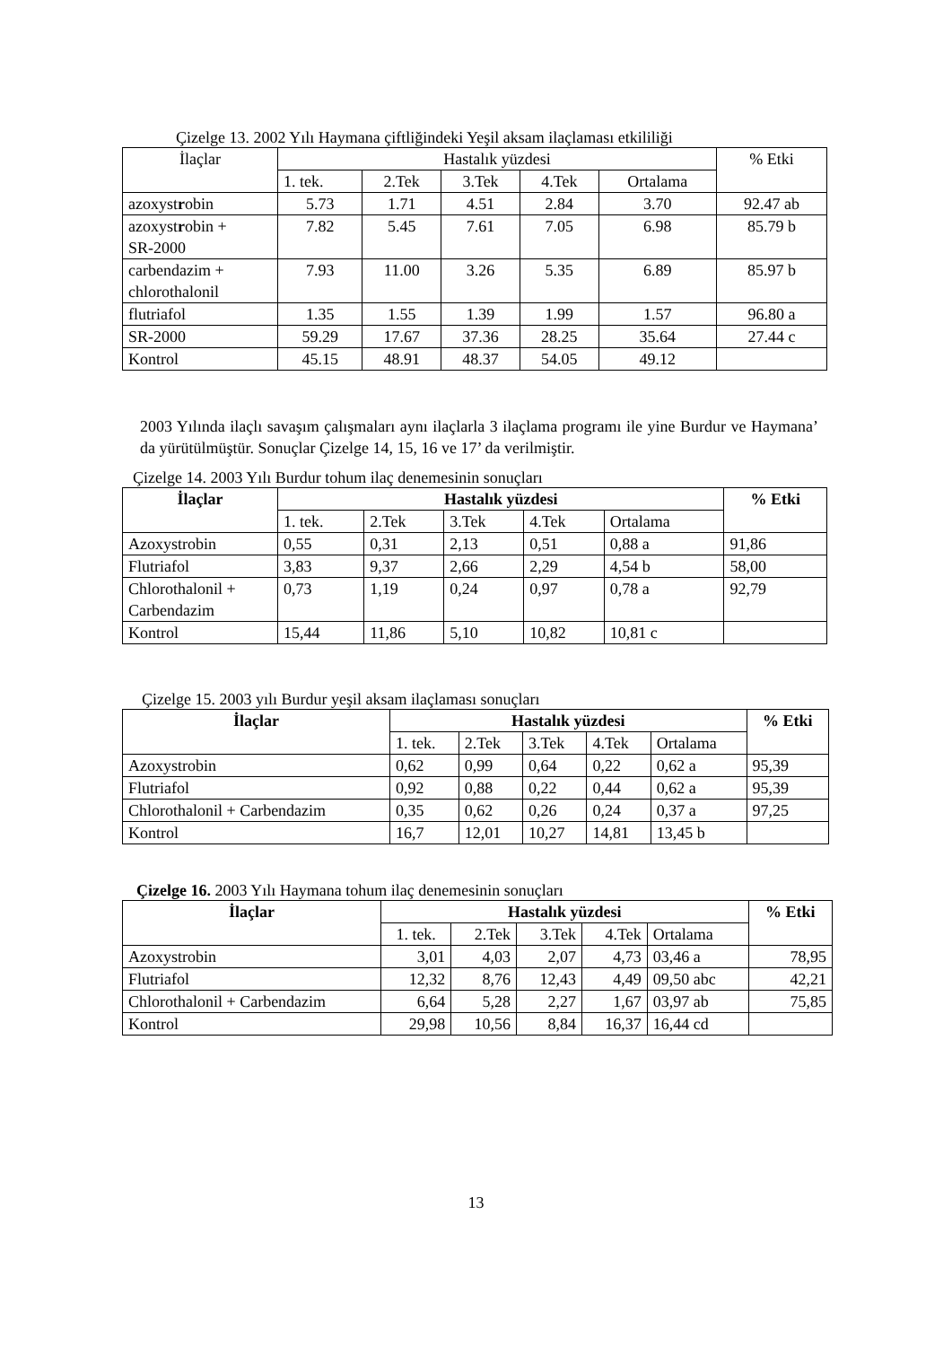Çizelge 13. 2002 Yılı Haymana çiftliğindeki Yeşil aksam ilaçlaması etkililiği
| İlaçlar | Hastalık yüzdesi | | | | | % Etki |
| --- | --- | --- | --- | --- | --- | --- |
| | 1. tek. | 2.Tek | 3.Tek | 4.Tek | Ortalama | |
| azoxyst r obin | 5.73 | 1.71 | 4.51 | 2.84 | 3.70 | 92.47 ab |
| azoxyst r obin + SR-2000 | 7.82 | 5.45 | 7.61 | 7.05 | 6.98 | 85.79 b |
| carbendazim + chlorothalonil | 7.93 | 11.00 | 3.26 | 5.35 | 6.89 | 85.97 b |
| flutriafol | 1.35 | 1.55 | 1.39 | 1.99 | 1.57 | 96.80 a |
| SR-2000 | 59.29 | 17.67 | 37.36 | 28.25 | 35.64 | 27.44 c |
| Kontrol | 45.15 | 48.91 | 48.37 | 54.05 | 49.12 | |
2003 Yılında ilaçlı savaşım çalışmaları aynı ilaçlarla 3 ilaçlama programı ile yine Burdur ve Haymana’ da yürütülmüştür. Sonuçlar Çizelge 14, 15, 16 ve 17’ da verilmiştir.
Çizelge 14. 2003 Yılı Burdur tohum ilaç denemesinin sonuçları
| İlaçlar | Hastalık yüzdesi | | | | | % Etki |
| --- | --- | --- | --- | --- | --- | --- |
| | 1. tek. | 2.Tek | 3.Tek | 4.Tek | Ortalama | |
| Azoxystrobin | 0,55 | 0,31 | 2,13 | 0,51 | 0,88 a | 91,86 |
| Flutriafol | 3,83 | 9,37 | 2,66 | 2,29 | 4,54 b | 58,00 |
| Chlorothalonil + Carbendazim | 0,73 | 1,19 | 0,24 | 0,97 | 0,78 a | 92,79 |
| Kontrol | 15,44 | 11,86 | 5,10 | 10,82 | 10,81 c | |
Çizelge 15. 2003 yılı Burdur yeşil aksam ilaçlaması sonuçları
| İlaçlar | Hastalık yüzdesi | | | | | % Etki |
| --- | --- | --- | --- | --- | --- | --- |
| | 1. tek. | 2.Tek | 3.Tek | 4.Tek | Ortalama | |
| Azoxystrobin | 0,62 | 0,99 | 0,64 | 0,22 | 0,62 a | 95,39 |
| Flutriafol | 0,92 | 0,88 | 0,22 | 0,44 | 0,62 a | 95,39 |
| Chlorothalonil + Carbendazim | 0,35 | 0,62 | 0,26 | 0,24 | 0,37 a | 97,25 |
| Kontrol | 16,7 | 12,01 | 10,27 | 14,81 | 13,45 b | |
Çizelge 16. 2003 Yılı Haymana tohum ilaç denemesinin sonuçları
| İlaçlar | Hastalık yüzdesi | | | | | % Etki |
| --- | --- | --- | --- | --- | --- | --- |
| | 1. tek. | 2.Tek | 3.Tek | 4.Tek | Ortalama | |
| Azoxystrobin | 3,01 | 4,03 | 2,07 | 4,73 | 03,46 a | 78,95 |
| Flutriafol | 12,32 | 8,76 | 12,43 | 4,49 | 09,50 abc | 42,21 |
| Chlorothalonil + Carbendazim | 6,64 | 5,28 | 2,27 | 1,67 | 03,97 ab | 75,85 |
| Kontrol | 29,98 | 10,56 | 8,84 | 16,37 | 16,44 cd | |
13